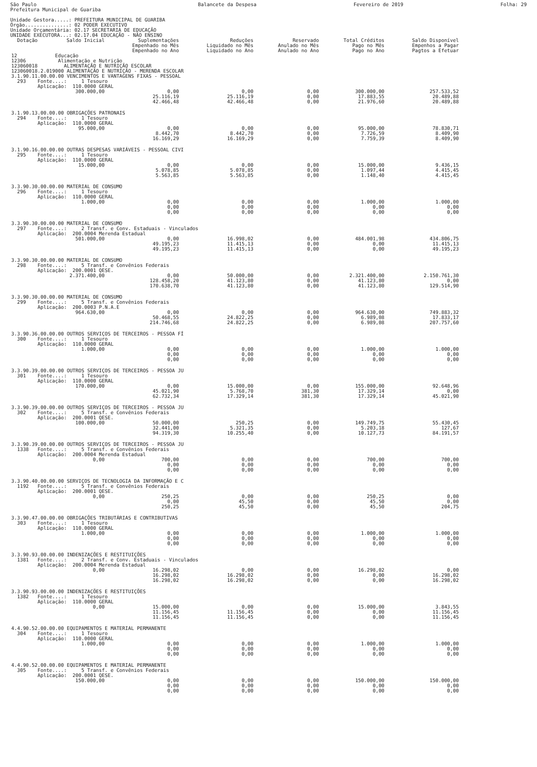São Paulo
Prefeitura Municipal de Guariba Balancete da Despesa Fevereiro de 2019 Folha: 29
Unidade Gestora.....: PREFEITURA MUNICIPAL DE GUARIBA
Órgão...............: 02 PODER EXECUTIVO
Unidade Orçamentária: 02.17 SECRETARIA DE EDUCAÇÃO
UNIDADE EXECUTORA...: 02.17.04 EDUCAÇÃO - NÃO ENSINO
| Dotação | Saldo Inicial | Suplementações Empenhado no Mês Empenhado no Ano | Reduções Liquidado no Mês Liquidado no Ano | Reservado Anulado no Mês Anulado no Ano | Total Créditos Pago no Mês Pago no Ano | Saldo Disponível Empenhos a Pagar Pagtos a Efetuar |
| --- | --- | --- | --- | --- | --- | --- |
| 12 Educação 12306 Alimentação e Nutrição 123060018 ALIMENTAÇÃO E NUTRIÇÃO ESCOLAR 123060018.2.019000 ALIMENTAÇÃO E NUTRIÇÃO - MERENDA ESCOLAR | | | | | | |
| 3.1.90.11.00.00.00 VENCIMENTOS E VANTAGENS FIXAS - PESSOAL 293 Fonte....: 1 Tesouro Aplicação: 110.0000 GERAL | | | | | | |
| | 300.000,00 | 0,00 25.116,19 42.466,48 | 0,00 25.116,19 42.466,48 | 0,00 0,00 0,00 | 300.000,00 17.883,55 21.976,60 | 257.533,52 20.489,88 20.489,88 |
| 3.1.90.13.00.00.00 OBRIGAÇÕES PATRONAIS 294 Fonte....: 1 Tesouro Aplicação: 110.0000 GERAL | | | | | | |
| | 95.000,00 | 0,00 8.442,70 16.169,29 | 0,00 8.442,70 16.169,29 | 0,00 0,00 0,00 | 95.000,00 7.726,59 7.759,39 | 78.830,71 8.409,90 8.409,90 |
| 3.1.90.16.00.00.00 OUTRAS DESPESAS VARIÁVEIS - PESSOAL CIVI 295 Fonte....: 1 Tesouro Aplicação: 110.0000 GERAL | | | | | | |
| | 15.000,00 | 0,00 5.078,85 5.563,85 | 0,00 5.078,85 5.563,85 | 0,00 0,00 0,00 | 15.000,00 1.097,44 1.148,40 | 9.436,15 4.415,45 4.415,45 |
| 3.3.90.30.00.00.00 MATERIAL DE CONSUMO 296 Fonte....: 1 Tesouro Aplicação: 110.0000 GERAL | | | | | | |
| | 1.000,00 | 0,00 0,00 0,00 | 0,00 0,00 0,00 | 0,00 0,00 0,00 | 1.000,00 0,00 0,00 | 1.000,00 0,00 0,00 |
| 3.3.90.30.00.00.00 MATERIAL DE CONSUMO 297 Fonte....: 2 Transf. e Conv. Estaduais - Vinculados Aplicação: 200.0004 Merenda Estadual | | | | | | |
| | 501.000,00 | 0,00 49.195,23 49.195,23 | 16.998,02 11.415,13 11.415,13 | 0,00 0,00 0,00 | 484.001,98 0,00 0,00 | 434.806,75 11.415,13 49.195,23 |
| 3.3.90.30.00.00.00 MATERIAL DE CONSUMO 298 Fonte....: 5 Transf. e Convênios Federais Aplicação: 200.0001 QESE. | | | | | | |
| | 2.371.400,00 | 0,00 128.458,20 170.638,70 | 50.000,00 41.123,80 41.123,80 | 0,00 0,00 0,00 | 2.321.400,00 41.123,80 41.123,80 | 2.150.761,30 0,00 129.514,90 |
| 3.3.90.30.00.00.00 MATERIAL DE CONSUMO 299 Fonte....: 5 Transf. e Convênios Federais Aplicação: 200.0003 P.N.A.E | | | | | | |
| | 964.630,00 | 0,00 50.468,55 214.746,68 | 0,00 24.822,25 24.822,25 | 0,00 0,00 0,00 | 964.630,00 6.989,08 6.989,08 | 749.883,32 17.833,17 207.757,60 |
| 3.3.90.36.00.00.00 OUTROS SERVIÇOS DE TERCEIROS - PESSOA FÍ 300 Fonte....: 1 Tesouro Aplicação: 110.0000 GERAL | | | | | | |
| | 1.000,00 | 0,00 0,00 0,00 | 0,00 0,00 0,00 | 0,00 0,00 0,00 | 1.000,00 0,00 0,00 | 1.000,00 0,00 0,00 |
| 3.3.90.39.00.00.00 OUTROS SERVIÇOS DE TERCEIROS - PESSOA JU 301 Fonte....: 1 Tesouro Aplicação: 110.0000 GERAL | | | | | | |
| | 170.000,00 | 0,00 45.021,90 62.732,34 | 15.000,00 5.768,70 17.329,14 | 0,00 381,30 381,30 | 155.000,00 17.329,14 17.329,14 | 92.648,96 0,00 45.021,90 |
| 3.3.90.39.00.00.00 OUTROS SERVIÇOS DE TERCEIROS - PESSOA JU 302 Fonte....: 5 Transf. e Convênios Federais Aplicação: 200.0001 QESE. | | | | | | |
| | 100.000,00 | 50.000,00 32.441,00 94.319,30 | 250,25 5.321,35 10.255,40 | 0,00 0,00 0,00 | 149.749,75 5.203,18 10.127,73 | 55.430,45 127,67 84.191,57 |
| 3.3.90.39.00.00.00 OUTROS SERVIÇOS DE TERCEIROS - PESSOA JU 1338 Fonte....: 5 Transf. e Convênios Federais Aplicação: 200.0004 Merenda Estadual | | | | | | |
| | 0,00 | 700,00 0,00 0,00 | 0,00 0,00 0,00 | 0,00 0,00 0,00 | 700,00 0,00 0,00 | 700,00 0,00 0,00 |
| 3.3.90.40.00.00.00 SERVIÇOS DE TECNOLOGIA DA INFORMAÇÃO E C 1192 Fonte....: 5 Transf. e Convênios Federais Aplicação: 200.0001 QESE. | | | | | | |
| | 0,00 | 250,25 0,00 250,25 | 0,00 45,50 45,50 | 0,00 0,00 0,00 | 250,25 45,50 45,50 | 0,00 0,00 204,75 |
| 3.3.90.47.00.00.00 OBRIGAÇÕES TRIBUTÁRIAS E CONTRIBUTIVAS 303 Fonte....: 1 Tesouro Aplicação: 110.0000 GERAL | | | | | | |
| | 1.000,00 | 0,00 0,00 0,00 | 0,00 0,00 0,00 | 0,00 0,00 0,00 | 1.000,00 0,00 0,00 | 1.000,00 0,00 0,00 |
| 3.3.90.93.00.00.00 INDENIZAÇÕES E RESTITUIÇÕES 1381 Fonte....: 2 Transf. e Conv. Estaduais - Vinculados Aplicação: 200.0004 Merenda Estadual | | | | | | |
| | 0,00 | 16.298,02 16.298,02 16.298,02 | 0,00 16.298,02 16.298,02 | 0,00 0,00 0,00 | 16.298,02 0,00 0,00 | 0,00 16.298,02 16.298,02 |
| 3.3.90.93.00.00.00 INDENIZAÇÕES E RESTITUIÇÕES 1382 Fonte....: 1 Tesouro Aplicação: 110.0000 GERAL | | | | | | |
| | 0,00 | 15.000,00 11.156,45 11.156,45 | 0,00 11.156,45 11.156,45 | 0,00 0,00 0,00 | 15.000,00 0,00 0,00 | 3.843,55 11.156,45 11.156,45 |
| 4.4.90.52.00.00.00 EQUIPAMENTOS E MATERIAL PERMANENTE 304 Fonte....: 1 Tesouro Aplicação: 110.0000 GERAL | | | | | | |
| | 1.000,00 | 0,00 0,00 0,00 | 0,00 0,00 0,00 | 0,00 0,00 0,00 | 1.000,00 0,00 0,00 | 1.000,00 0,00 0,00 |
| 4.4.90.52.00.00.00 EQUIPAMENTOS E MATERIAL PERMANENTE 305 Fonte....: 5 Transf. e Convênios Federais Aplicação: 200.0001 QESE. | | | | | | |
| | 150.000,00 | 0,00 0,00 0,00 | 0,00 0,00 0,00 | 0,00 0,00 0,00 | 150.000,00 0,00 0,00 | 150.000,00 0,00 0,00 |